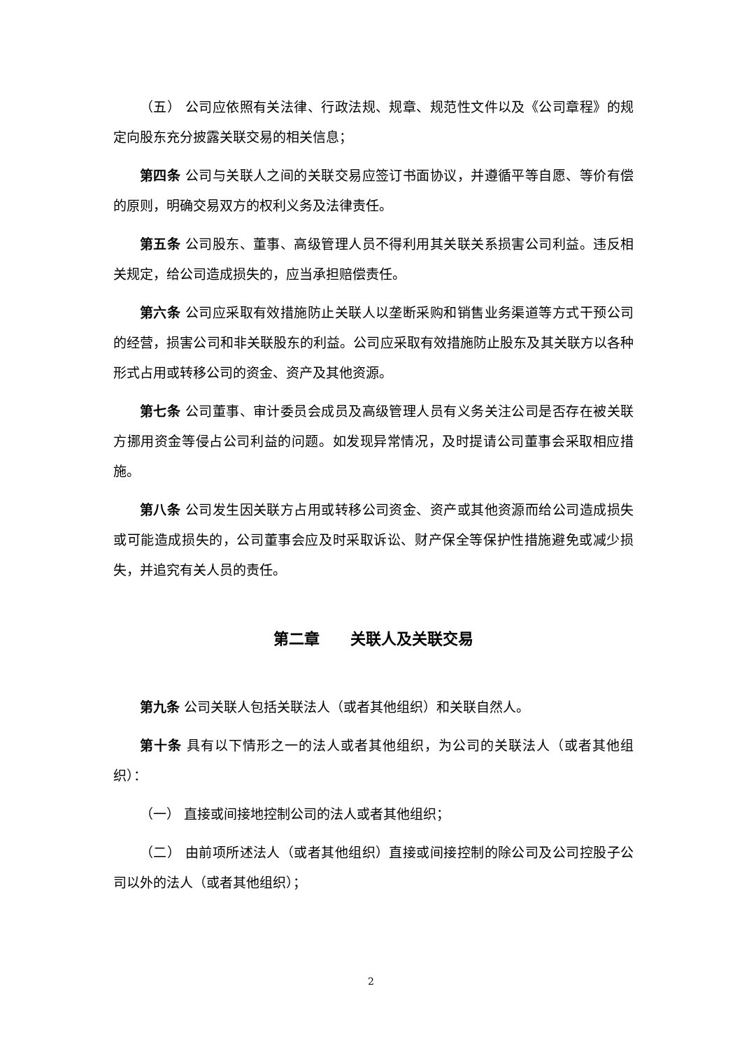（五） 公司应依照有关法律、行政法规、规章、规范性文件以及《公司章程》的规定向股东充分披露关联交易的相关信息；
第四条 公司与关联人之间的关联交易应签订书面协议，并遵循平等自愿、等价有偿的原则，明确交易双方的权利义务及法律责任。
第五条 公司股东、董事、高级管理人员不得利用其关联关系损害公司利益。违反相关规定，给公司造成损失的，应当承担赔偿责任。
第六条 公司应采取有效措施防止关联人以垄断采购和销售业务渠道等方式干预公司的经营，损害公司和非关联股东的利益。公司应采取有效措施防止股东及其关联方以各种形式占用或转移公司的资金、资产及其他资源。
第七条 公司董事、审计委员会成员及高级管理人员有义务关注公司是否存在被关联方挪用资金等侵占公司利益的问题。如发现异常情况，及时提请公司董事会采取相应措施。
第八条 公司发生因关联方占用或转移公司资金、资产或其他资源而给公司造成损失或可能造成损失的，公司董事会应及时采取诉讼、财产保全等保护性措施避免或减少损失，并追究有关人员的责任。
第二章　　关联人及关联交易
第九条 公司关联人包括关联法人（或者其他组织）和关联自然人。
第十条 具有以下情形之一的法人或者其他组织，为公司的关联法人（或者其他组织）：
（一） 直接或间接地控制公司的法人或者其他组织；
（二） 由前项所述法人（或者其他组织）直接或间接控制的除公司及公司控股子公司以外的法人（或者其他组织）；
2